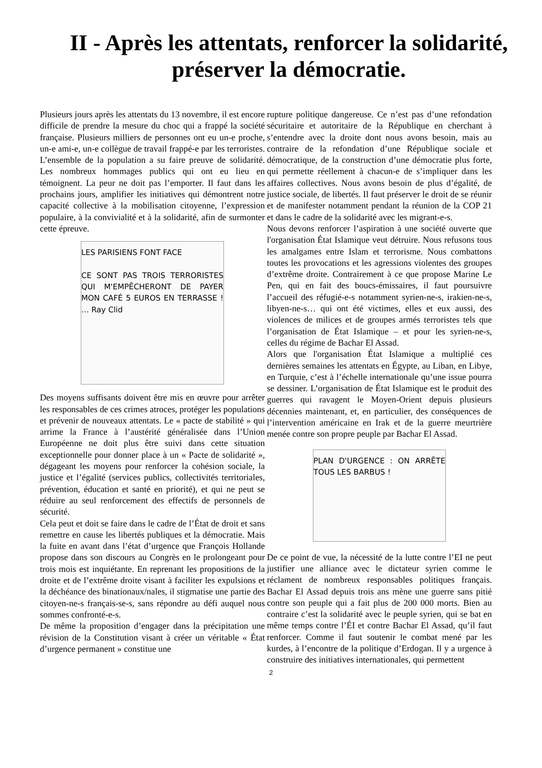II - Après les attentats, renforcer la solidarité,
préserver la démocratie.
Plusieurs jours après les attentats du 13 novembre, il est encore difficile de prendre la mesure du choc qui a frappé la société française. Plusieurs milliers de personnes ont eu un-e proche, un-e ami-e, un-e collègue de travail frappé-e par les terroristes. L’ensemble de la population a su faire preuve de solidarité. Les nombreux hommages publics qui ont eu lieu en témoignent. La peur ne doit pas l’emporter. Il faut dans les prochains jours, amplifier les initiatives qui démontrent notre capacité collective à la mobilisation citoyenne, l’expression populaire, à la convivialité et à la solidarité, afin de surmonter cette épreuve.
LES PARISIENS FONT FACE
CE SONT PAS TROIS TERRORISTES QUI M'EMPÊCHERONT DE PAYER MON CAFÉ 5 EUROS EN TERRASSE ! … Ray Clid
Des moyens suffisants doivent être mis en œuvre pour arrêter les responsables de ces crimes atroces, protéger les populations et prévenir de nouveaux attentats. Le « pacte de stabilité » qui arrime la France à l’austérité généralisée dans l’Union Européenne ne doit plus être suivi dans cette situation exceptionnelle pour donner place à un « Pacte de solidarité », dégageant les moyens pour renforcer la cohésion sociale, la justice et l’égalité (services publics, collectivités territoriales, prévention, éducation et santé en priorité), et qui ne peut se réduire au seul renforcement des effectifs de personnels de sécurité.
Cela peut et doit se faire dans le cadre de l’État de droit et sans remettre en cause les libertés publiques et la démocratie. Mais la fuite en avant dans l’état d’urgence que François Hollande propose dans son discours au Congrès en le prolongeant pour trois mois est inquiétante. En reprenant les propositions de la droite et de l’extrême droite visant à faciliter les expulsions et la déchéance des binationaux/nales, il stigmatise une partie des citoyen-ne-s français-se-s, sans répondre au défi auquel nous sommes confronté-e-s.
De même la proposition d’engager dans la précipitation une révision de la Constitution visant à créer un véritable « État d’urgence permanent » constitue une
rupture politique dangereuse. Ce n’est pas d’une refondation sécuritaire et autoritaire de la République en cherchant à s’entendre avec la droite dont nous avons besoin, mais au contraire de la refondation d’une République sociale et démocratique, de la construction d’une démocratie plus forte, qui permette réellement à chacun-e de s’impliquer dans les affaires collectives. Nous avons besoin de plus d’égalité, de justice sociale, de libertés. Il faut préserver le droit de se réunir et de manifester notamment pendant la réunion de la COP 21 et dans le cadre de la solidarité avec les migrant-e-s.
Nous devons renforcer l’aspiration à une société ouverte que l'organisation État Islamique veut détruire. Nous refusons tous les amalgames entre Islam et terrorisme. Nous combattons toutes les provocations et les agressions violentes des groupes d’extrême droite. Contrairement à ce que propose Marine Le Pen, qui en fait des boucs-émissaires, il faut poursuivre l’accueil des réfugié-e-s notamment syrien-ne-s, irakien-ne-s, libyen-ne-s… qui ont été victimes, elles et eux aussi, des violences de milices et de groupes armés terroristes tels que l’organisation de État Islamique – et pour les syrien-ne-s, celles du régime de Bachar El Assad.
Alors que l'organisation État Islamique a multiplié ces dernières semaines les attentats en Égypte, au Liban, en Libye, en Turquie, c’est à l’échelle internationale qu’une issue pourra se dessiner. L’organisation de État Islamique est le produit des guerres qui ravagent le Moyen-Orient depuis plusieurs décennies maintenant, et, en particulier, des conséquences de l’intervention américaine en Irak et de la guerre meurtrière menée contre son propre peuple par Bachar El Assad.
PLAN D'URGENCE : ON ARRÊTE TOUS LES BARBUS !
De ce point de vue, la nécessité de la lutte contre l’EI ne peut justifier une alliance avec le dictateur syrien comme le réclament de nombreux responsables politiques français. Bachar El Assad depuis trois ans mène une guerre sans pitié contre son peuple qui a fait plus de 200 000 morts. Bien au contraire c’est la solidarité avec le peuple syrien, qui se bat en même temps contre l’ÉI et contre Bachar El Assad, qu’il faut renforcer. Comme il faut soutenir le combat mené par les kurdes, à l’encontre de la politique d’Erdogan. Il y a urgence à construire des initiatives internationales, qui permettent
2